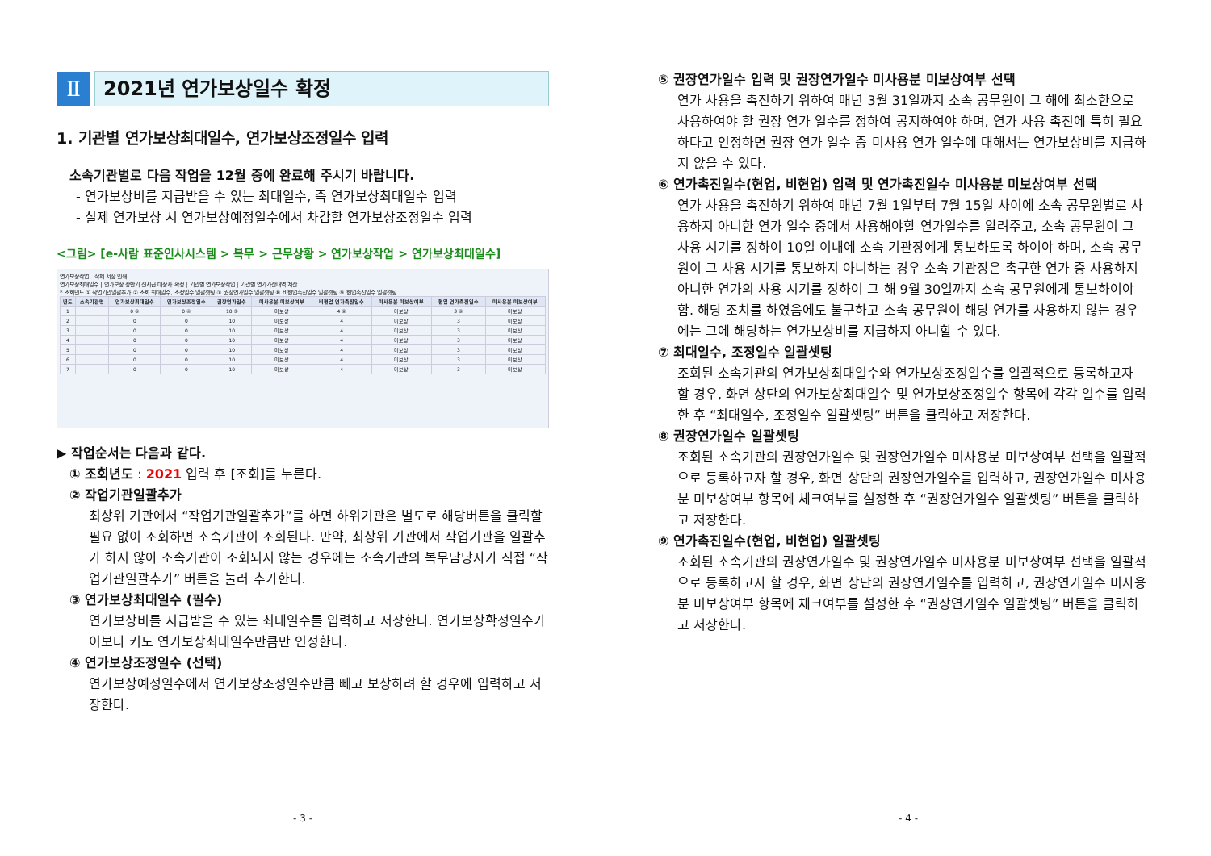Ⅱ 2021년 연가보상일수 확정
1. 기관별 연가보상최대일수, 연가보상조정일수 입력
소속기관별로 다음 작업을 12월 중에 완료해 주시기 바랍니다.
- 연가보상비를 지급받을 수 있는 최대일수, 즉 연가보상최대일수 입력
- 실제 연가보상 시 연가보상예정일수에서 차감할 연가보상조정일수 입력
<그림> [e-사람 표준인사시스템 > 복무 > 근무상황 > 연가보상작업 > 연가보상최대일수]
연가보상작업 삭제 저장 인쇄
연가보상최대일수 | 연가보상 상반기 선지급 대상자 확정 | 기관별 연가보상작업 | 기관별 연가가산내역 계산
* 조회년도 ① 작업기관일괄추가 ② 조회 최대일수, 조정일수 일괄셋팅 ⑦ 권장연가일수 일괄셋팅 ⑧ 비현업촉진일수 일괄셋팅 ⑨ 현업촉진일수 일괄셋팅
| 년도 | 소속기관명 | 연가보상최대일수 | 연가보상조정일수 | 권장연가일수 | 미사용분 미보상여부 | 비현업 연가촉진일수 | 미사용분 미보상여부 | 현업 연가촉진일수 | 미사용분 미보상여부 |
| --- | --- | --- | --- | --- | --- | --- | --- | --- | --- |
| 1 | | 0 ③ | 0 ④ | 10 ⑤ | 미보상 | 4 ⑥ | 미보상 | 3 ⑥ | 미보상 |
| 2 | | 0 | 0 | 10 | 미보상 | 4 | 미보상 | 3 | 미보상 |
| 3 | | 0 | 0 | 10 | 미보상 | 4 | 미보상 | 3 | 미보상 |
| 4 | | 0 | 0 | 10 | 미보상 | 4 | 미보상 | 3 | 미보상 |
| 5 | | 0 | 0 | 10 | 미보상 | 4 | 미보상 | 3 | 미보상 |
| 6 | | 0 | 0 | 10 | 미보상 | 4 | 미보상 | 3 | 미보상 |
| 7 | | 0 | 0 | 10 | 미보상 | 4 | 미보상 | 3 | 미보상 |
▶ 작업순서는 다음과 같다.
① 조회년도 : 2021 입력 후 [조회]를 누른다.
② 작업기관일괄추가
최상위 기관에서 “작업기관일괄추가”를 하면 하위기관은 별도로 해당버튼을 클릭할 필요 없이 조회하면 소속기관이 조회된다. 만약, 최상위 기관에서 작업기관을 일괄추가 하지 않아 소속기관이 조회되지 않는 경우에는 소속기관의 복무담당자가 직접 “작업기관일괄추가” 버튼을 눌러 추가한다.
③ 연가보상최대일수 (필수)
연가보상비를 지급받을 수 있는 최대일수를 입력하고 저장한다. 연가보상확정일수가 이보다 커도 연가보상최대일수만큼만 인정한다.
④ 연가보상조정일수 (선택)
연가보상예정일수에서 연가보상조정일수만큼 빼고 보상하려 할 경우에 입력하고 저장한다.
- 3 -
⑤ 권장연가일수 입력 및 권장연가일수 미사용분 미보상여부 선택
연가 사용을 촉진하기 위하여 매년 3월 31일까지 소속 공무원이 그 해에 최소한으로 사용하여야 할 권장 연가 일수를 정하여 공지하여야 하며, 연가 사용 촉진에 특히 필요하다고 인정하면 권장 연가 일수 중 미사용 연가 일수에 대해서는 연가보상비를 지급하지 않을 수 있다.
⑥ 연가촉진일수(현업, 비현업) 입력 및 연가촉진일수 미사용분 미보상여부 선택
연가 사용을 촉진하기 위하여 매년 7월 1일부터 7월 15일 사이에 소속 공무원별로 사용하지 아니한 연가 일수 중에서 사용해야할 연가일수를 알려주고, 소속 공무원이 그 사용 시기를 정하여 10일 이내에 소속 기관장에게 통보하도록 하여야 하며, 소속 공무원이 그 사용 시기를 통보하지 아니하는 경우 소속 기관장은 촉구한 연가 중 사용하지 아니한 연가의 사용 시기를 정하여 그 해 9월 30일까지 소속 공무원에게 통보하여야 함. 해당 조치를 하였음에도 불구하고 소속 공무원이 해당 연가를 사용하지 않는 경우에는 그에 해당하는 연가보상비를 지급하지 아니할 수 있다.
⑦ 최대일수, 조정일수 일괄셋팅
조회된 소속기관의 연가보상최대일수와 연가보상조정일수를 일괄적으로 등록하고자 할 경우, 화면 상단의 연가보상최대일수 및 연가보상조정일수 항목에 각각 일수를 입력한 후 “최대일수, 조정일수 일괄셋팅” 버튼을 클릭하고 저장한다.
⑧ 권장연가일수 일괄셋팅
조회된 소속기관의 권장연가일수 및 권장연가일수 미사용분 미보상여부 선택을 일괄적으로 등록하고자 할 경우, 화면 상단의 권장연가일수를 입력하고, 권장연가일수 미사용분 미보상여부 항목에 체크여부를 설정한 후 “권장연가일수 일괄셋팅” 버튼을 클릭하고 저장한다.
⑨ 연가촉진일수(현업, 비현업) 일괄셋팅
조회된 소속기관의 권장연가일수 및 권장연가일수 미사용분 미보상여부 선택을 일괄적으로 등록하고자 할 경우, 화면 상단의 권장연가일수를 입력하고, 권장연가일수 미사용분 미보상여부 항목에 체크여부를 설정한 후 “권장연가일수 일괄셋팅” 버튼을 클릭하고 저장한다.
- 4 -